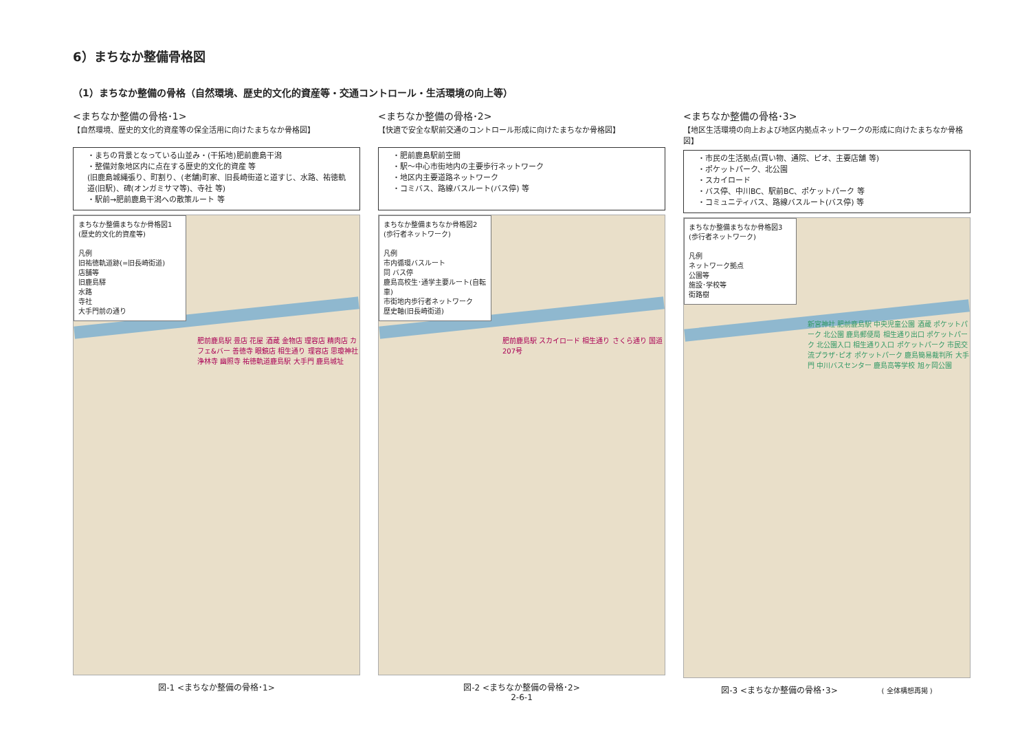6）まちなか整備骨格図
（1）まちなか整備の骨格（自然環境、歴史的文化的資産等・交通コントロール・生活環境の向上等）
<まちなか整備の骨格･1>
【自然環境、歴史的文化的資産等の保全活用に向けたまちなか骨格図】
・まちの背景となっている山並み・(干拓地)肥前鹿島干潟
・整備対象地区内に点在する歴史的文化的資産 等
(旧鹿島城縄張り、町割り、(老舗)町家、旧長崎街道と道すじ、水路、祐徳軌道(旧駅)、碑(オンガミサマ等)、寺社 等)
・駅前→肥前鹿島干潟への散策ルート 等
まちなか整備まちなか骨格図1
(歴史的文化的資産等)
凡例
旧祐徳軌道跡(=旧長崎街道)
店舗等
旧鹿島驛
水路
寺社
大手門前の通り
肥前鹿島駅 畳店 花屋 酒蔵 金物店 理容店 精肉店 カフェ&バー 善徳寺 眼鏡店 相生通り 理容店 思瓊神社 浄林寺 幽照寺 祐徳軌道鹿島駅 大手門 鹿島城址
図-1 <まちなか整備の骨格･1>
<まちなか整備の骨格･2>
【快適で安全な駅前交通のコントロール形成に向けたまちなか骨格図】
・肥前鹿島駅前空間
・駅～中心市街地内の主要歩行ネットワーク
・地区内主要道路ネットワーク
・コミバス、路線バスルート(バス停) 等
まちなか整備まちなか骨格図2
(歩行者ネットワーク)
凡例
市内循環バスルート
同 バス停
鹿島高校生･通学主要ルート(自転車)
市街地内歩行者ネットワーク
歴史軸(旧長崎街道)
肥前鹿島駅 スカイロード 相生通り さくら通り 国道207号
図-2 <まちなか整備の骨格･2>
2-6-1
<まちなか整備の骨格･3>
【地区生活環境の向上および地区内拠点ネットワークの形成に向けたまちなか骨格図】
・市民の生活拠点(買い物、通院、ピオ、主要店舗 等)
・ポケットパーク、北公園
・スカイロード
・バス停、中川BC、駅前BC、ポケットパーク 等
・コミュニティバス、路線バスルート(バス停) 等
まちなか整備まちなか骨格図3
(歩行者ネットワーク)
凡例
ネットワーク拠点
公園等
施設･学校等
街路樹
新宮神社 肥前鹿島駅 中央児童公園 酒蔵 ポケットパーク 北公園 鹿島郵便局 相生通り出口 ポケットパーク 北公園入口 相生通り入口 ポケットパーク 市民交流プラザ･ピオ ポケットパーク 鹿島簡易裁判所 大手門 中川バスセンター 鹿島高等学校 旭ヶ岡公園
図-3 <まちなか整備の骨格･3> ( 全体構想再掲 )